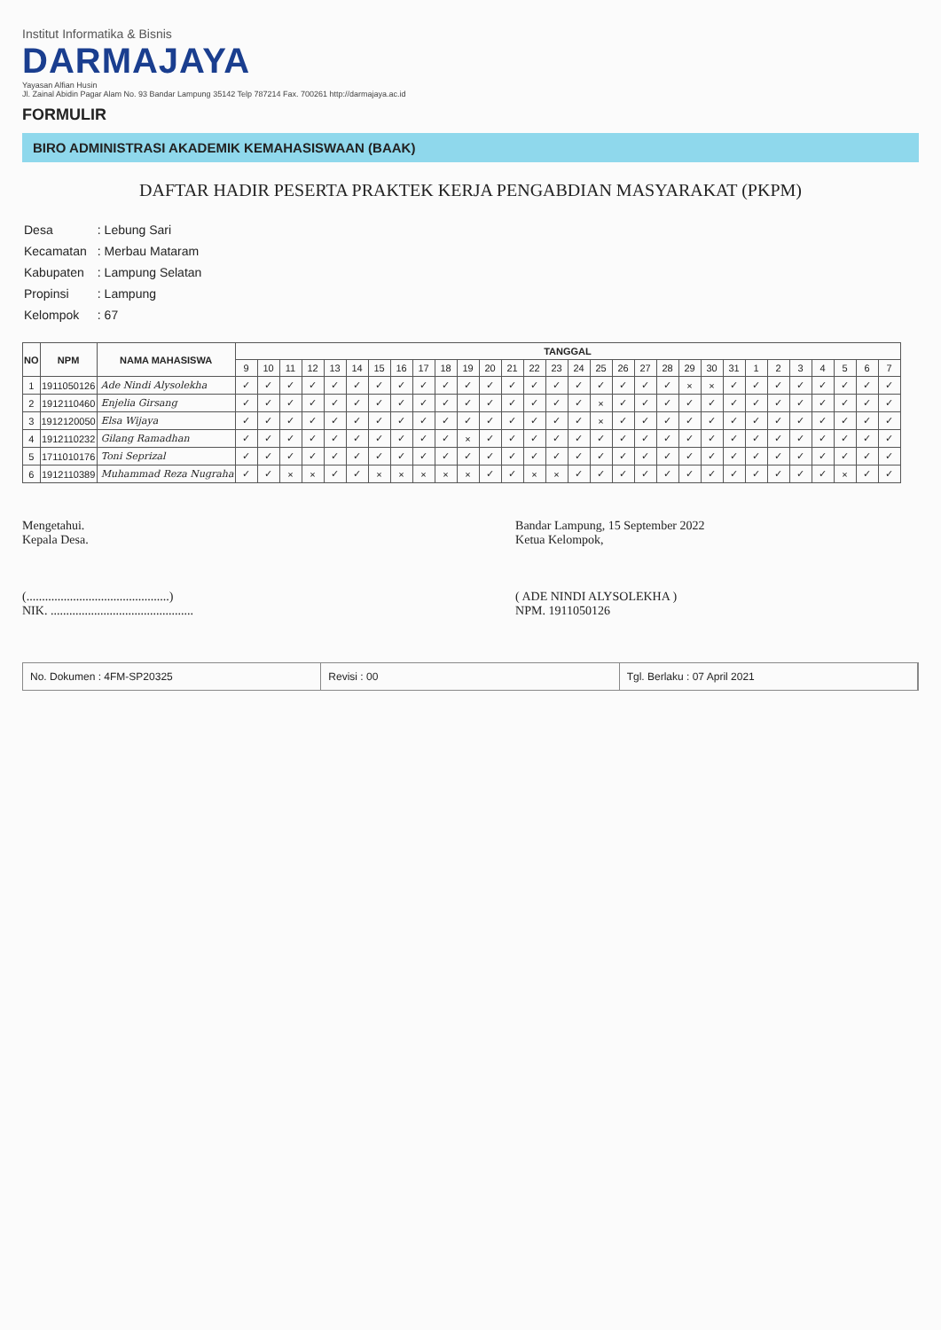Institut Informatika & Bisnis
DARMAJAYA
Yayasan Alfian Husin
Jl. Zainal Abidin Pagar Alam No. 93 Bandar Lampung 35142 Telp 787214 Fax. 700261 http://darmajaya.ac.id
FORMULIR
BIRO ADMINISTRASI AKADEMIK KEMAHASISWAAN (BAAK)
DAFTAR HADIR PESERTA PRAKTEK KERJA PENGABDIAN MASYARAKAT (PKPM)
| Desa | : Lebung Sari |
| Kecamatan | : Merbau Mataram |
| Kabupaten | : Lampung Selatan |
| Propinsi | : Lampung |
| Kelompok | : 67 |
| NO | NPM | NAMA MAHASISWA | TANGGAL | | | | | | | | | | | | | | | | | | | | | | | | | | | | | |
| --- | --- | --- | --- | --- | --- | --- | --- | --- | --- | --- | --- | --- | --- | --- | --- | --- | --- | --- | --- | --- | --- | --- | --- | --- | --- | --- | --- | --- | --- | --- | --- | --- |
| | | | 9 | 10 | 11 | 12 | 13 | 14 | 15 | 16 | 17 | 18 | 19 | 20 | 21 | 22 | 23 | 24 | 25 | 26 | 27 | 28 | 29 | 30 | 31 | 1 | 2 | 3 | 4 | 5 | 6 | 7 |
| 1 | 1911050126 | Ade Nindi Alysolekha | ✓ | ✓ | ✓ | ✓ | ✓ | ✓ | ✓ | ✓ | ✓ | ✓ | ✓ | ✓ | ✓ | ✓ | ✓ | ✓ | ✓ | ✓ | ✓ | ✓ | × | × | ✓ | ✓ | ✓ | ✓ | ✓ | ✓ | ✓ | ✓ |
| 2 | 1912110460 | Enjelia Girsang | ✓ | ✓ | ✓ | ✓ | ✓ | ✓ | ✓ | ✓ | ✓ | ✓ | ✓ | ✓ | ✓ | ✓ | ✓ | ✓ | × | ✓ | ✓ | ✓ | ✓ | ✓ | ✓ | ✓ | ✓ | ✓ | ✓ | ✓ | ✓ | ✓ |
| 3 | 1912120050 | Elsa Wijaya | ✓ | ✓ | ✓ | ✓ | ✓ | ✓ | ✓ | ✓ | ✓ | ✓ | ✓ | ✓ | ✓ | ✓ | ✓ | ✓ | × | ✓ | ✓ | ✓ | ✓ | ✓ | ✓ | ✓ | ✓ | ✓ | ✓ | ✓ | ✓ | ✓ |
| 4 | 1912110232 | Gilang Ramadhan | ✓ | ✓ | ✓ | ✓ | ✓ | ✓ | ✓ | ✓ | ✓ | ✓ | × | ✓ | ✓ | ✓ | ✓ | ✓ | ✓ | ✓ | ✓ | ✓ | ✓ | ✓ | ✓ | ✓ | ✓ | ✓ | ✓ | ✓ | ✓ | ✓ |
| 5 | 1711010176 | Toni Seprizal | ✓ | ✓ | ✓ | ✓ | ✓ | ✓ | ✓ | ✓ | ✓ | ✓ | ✓ | ✓ | ✓ | ✓ | ✓ | ✓ | ✓ | ✓ | ✓ | ✓ | ✓ | ✓ | ✓ | ✓ | ✓ | ✓ | ✓ | ✓ | ✓ | ✓ |
| 6 | 1912110389 | Muhammad Reza Nugraha | ✓ | ✓ | × | × | ✓ | ✓ | × | × | × | × | × | ✓ | ✓ | × | × | ✓ | ✓ | ✓ | ✓ | ✓ | ✓ | ✓ | ✓ | ✓ | ✓ | ✓ | ✓ | × | ✓ | ✓ |
Mengetahui.
Kepala Desa.
(..............................................)
NIK. ..............................................
Bandar Lampung, 15 September 2022
Ketua Kelompok,
( ADE NINDI ALYSOLEKHA )
NPM. 1911050126
No. Dokumen : 4FM-SP20325 Revisi : 00 Tgl. Berlaku : 07 April 2021